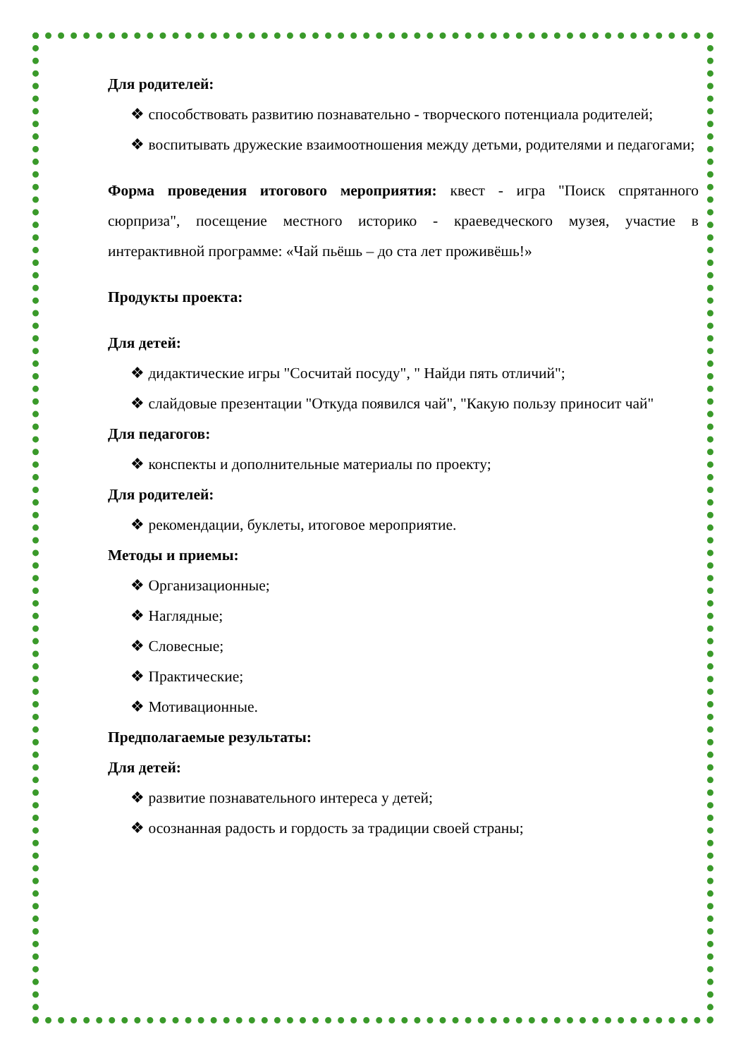Для родителей:
❖ способствовать развитию познавательно - творческого потенциала родителей;
❖ воспитывать дружеские взаимоотношения между детьми, родителями и педагогами;
Форма проведения итогового мероприятия: квест - игра "Поиск спрятанного сюрприза", посещение местного историко - краеведческого музея, участие в интерактивной программе: «Чай пьёшь – до ста лет проживёшь!»
Продукты проекта:
Для детей:
❖ дидактические игры "Сосчитай посуду", " Найди пять отличий";
❖ слайдовые презентации "Откуда появился чай", "Какую пользу приносит чай"
Для педагогов:
❖ конспекты и дополнительные материалы по проекту;
Для родителей:
❖ рекомендации, буклеты, итоговое мероприятие.
Методы и приемы:
❖ Организационные;
❖ Наглядные;
❖ Словесные;
❖ Практические;
❖ Мотивационные.
Предполагаемые результаты:
Для детей:
❖ развитие познавательного интереса у детей;
❖ осознанная радость и гордость за традиции своей страны;